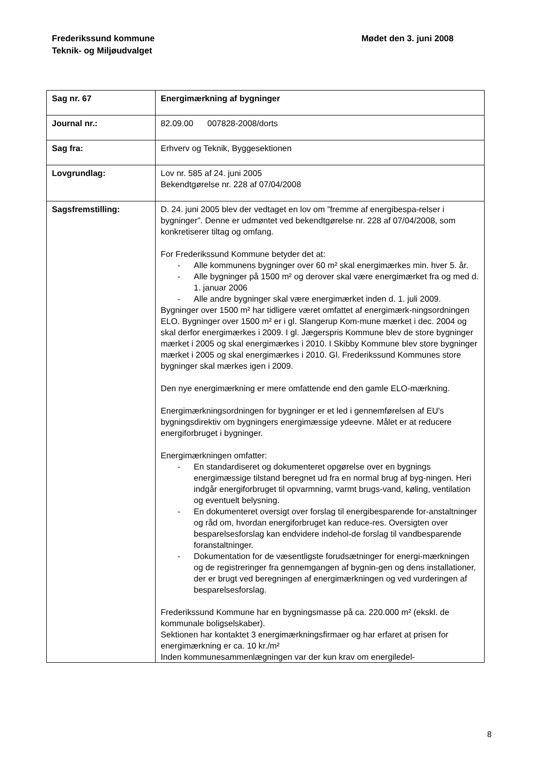Mødet den 3. juni 2008 Frederikssund kommune
Teknik- og Miljøudvalget
| Sag nr. 67 | Energimærkning af bygninger |
| Journal nr.: | 82.09.00 007828-2008/dorts |
| Sag fra: | Erhverv og Teknik, Byggesektionen |
| Lovgrundlag: | Lov nr. 585 af 24. juni 2005 Bekendtgørelse nr. 228 af 07/04/2008 |
| Sagsfremstilling: | D. 24. juni 2005 blev der vedtaget en lov om ”fremme af energibespa-relser i bygninger”. Denne er udmøntet ved bekendtgørelse nr. 228 af 07/04/2008, som konkretiserer tiltag og omfang. For Frederikssund Kommune betyder det at: - Alle kommunens bygninger over 60 m² skal energimærkes min. hver 5. år. - Alle bygninger på 1500 m² og derover skal være energimærket fra og med d. 1. januar 2006 - Alle andre bygninger skal være energimærket inden d. 1. juli 2009. Bygninger over 1500 m² har tidligere været omfattet af energimærk-ningsordningen ELO. Bygninger over 1500 m² er i gl. Slangerup Kom-mune mærket i dec. 2004 og skal derfor energimærkes i 2009. I gl. Jægerspris Kommune blev de store bygninger mærket i 2005 og skal energimærkes i 2010. I Skibby Kommune blev store bygninger mærket i 2005 og skal energimærkes i 2010. Gl. Frederikssund Kommunes store bygninger skal mærkes igen i 2009. Den nye energimærkning er mere omfattende end den gamle ELO-mærkning. Energimærkningsordningen for bygninger er et led i gennemførelsen af EU's bygningsdirektiv om bygningers energimæssige ydeevne. Målet er at reducere energiforbruget i bygninger. Energimærkningen omfatter: - En standardiseret og dokumenteret opgørelse over en bygnings energimæssige tilstand beregnet ud fra en normal brug af byg-ningen. Heri indgår energiforbruget til opvarmning, varmt brugs-vand, køling, ventilation og eventuelt belysning. - En dokumenteret oversigt over forslag til energibesparende for-anstaltninger og råd om, hvordan energiforbruget kan reduce-res. Oversigten over besparelsesforslag kan endvidere indehol-de forslag til vandbesparende foranstaltninger. - Dokumentation for de væsentligste forudsætninger for energi-mærkningen og de registreringer fra gennemgangen af bygnin-gen og dens installationer, der er brugt ved beregningen af energimærkningen og ved vurderingen af besparelsesforslag. Frederikssund Kommune har en bygningsmasse på ca. 220.000 m² (ekskl. de kommunale boligselskaber). Sektionen har kontaktet 3 energimærkningsfirmaer og har erfaret at prisen for energimærkning er ca. 10 kr./m² Inden kommunesammenlægningen var der kun krav om energiledel- |
8